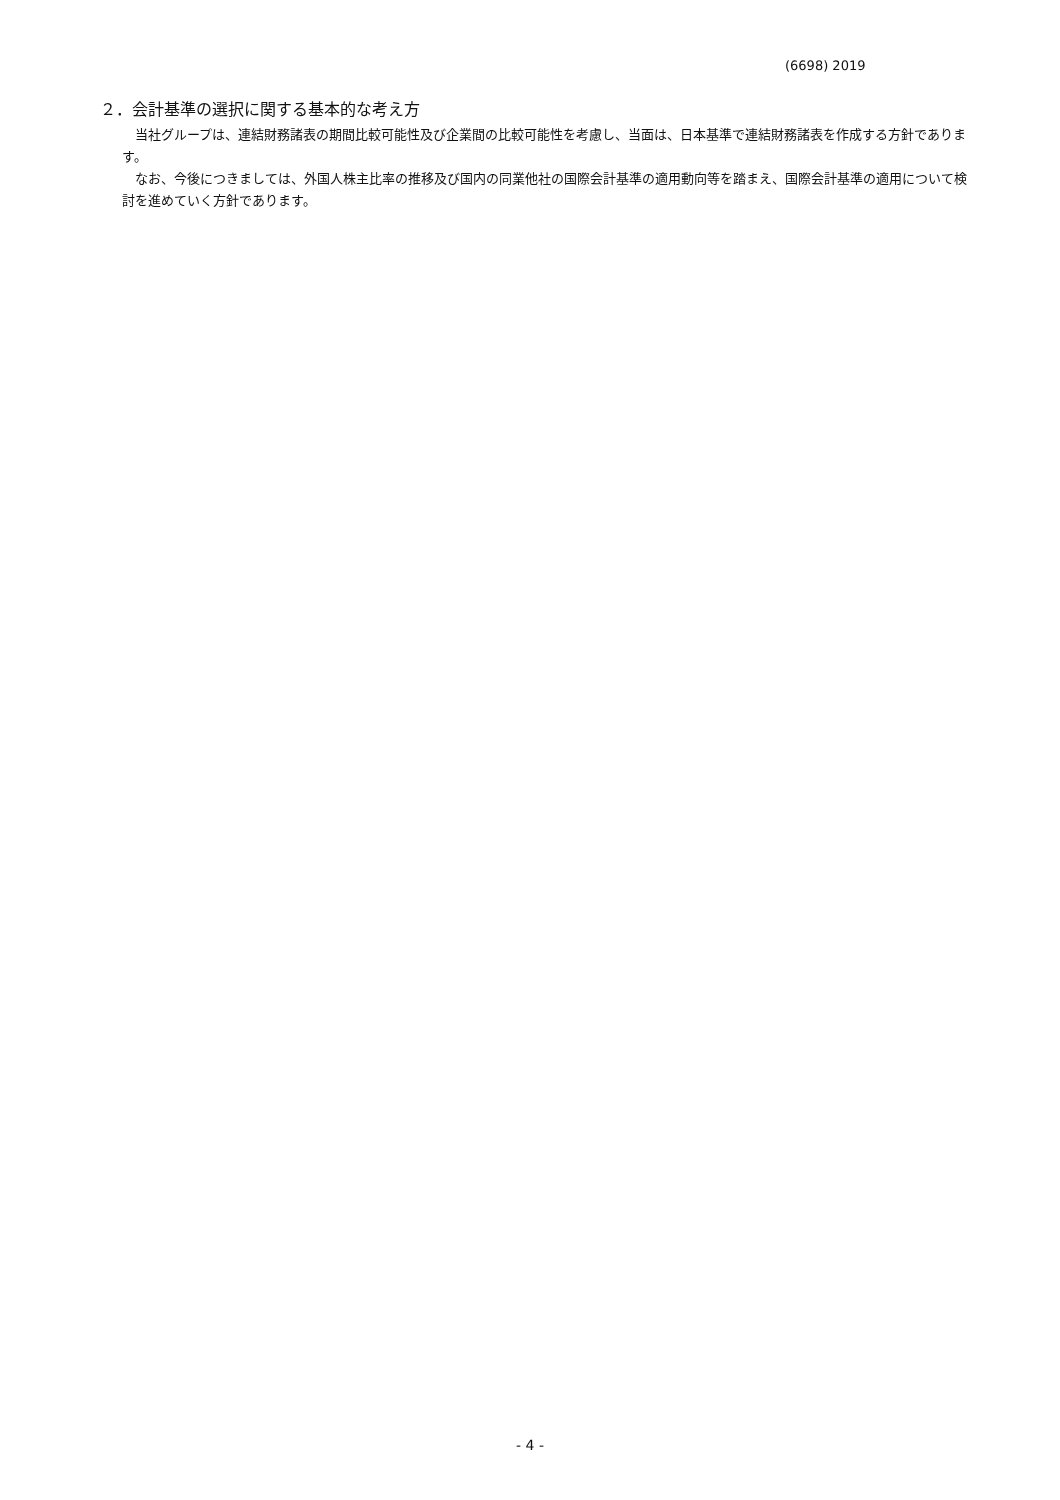(6698) 2019
２．会計基準の選択に関する基本的な考え方
当社グループは、連結財務諸表の期間比較可能性及び企業間の比較可能性を考慮し、当面は、日本基準で連結財務諸表を作成する方針であります。
なお、今後につきましては、外国人株主比率の推移及び国内の同業他社の国際会計基準の適用動向等を踏まえ、国際会計基準の適用について検討を進めていく方針であります。
- 4 -